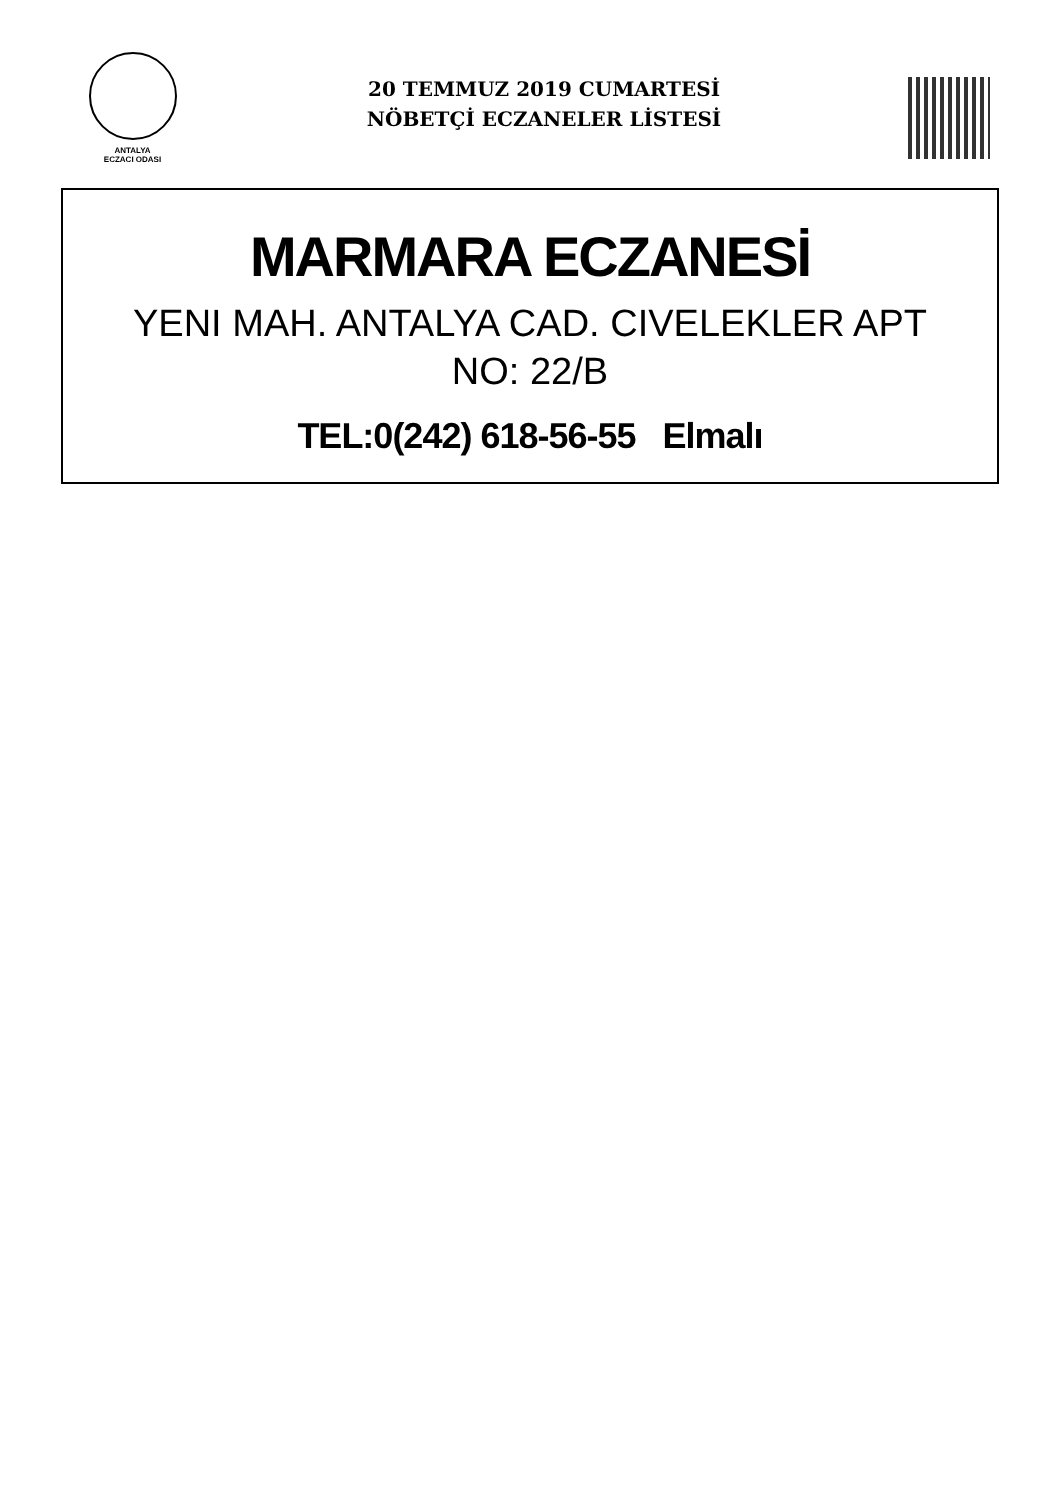ANTALYA
ECZACI ODASI
20 TEMMUZ 2019 CUMARTESİ
NÖBETÇİ ECZANELER LİSTESİ
MARMARA ECZANESİ
YENI MAH. ANTALYA CAD. CIVELEKLER APT
NO: 22/B
TEL:0(242) 618-56-55 Elmalı